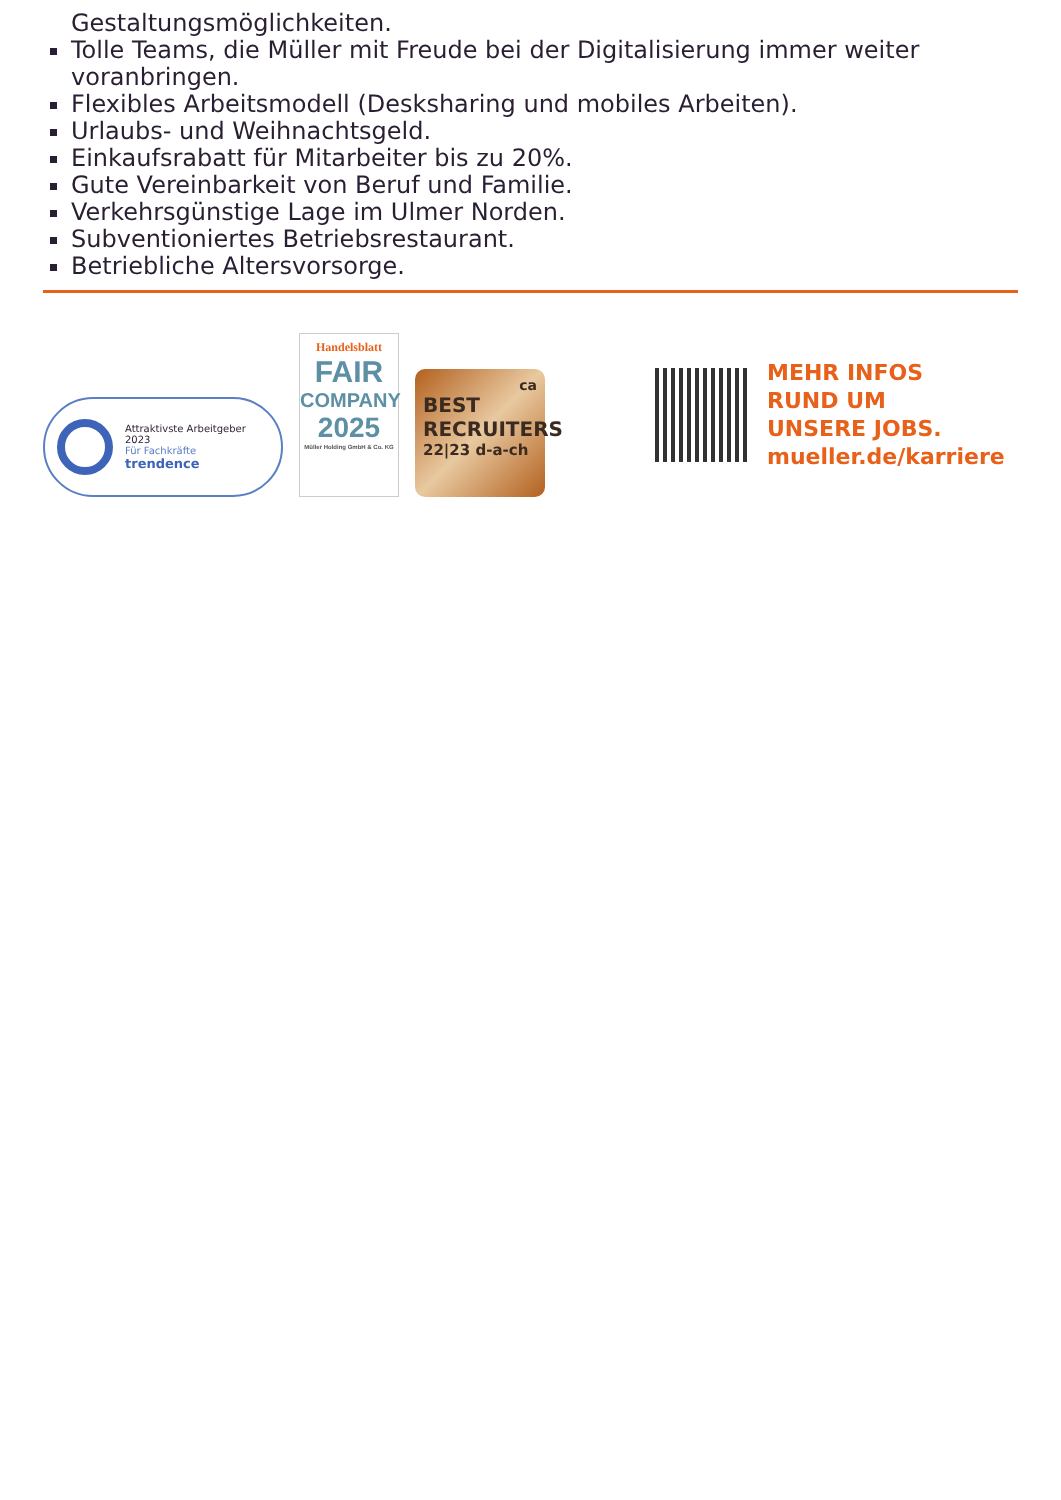Gestaltungsmöglichkeiten.
Tolle Teams, die Müller mit Freude bei der Digitalisierung immer weiter voranbringen.
Flexibles Arbeitsmodell (Desksharing und mobiles Arbeiten).
Urlaubs- und Weihnachtsgeld.
Einkaufsrabatt für Mitarbeiter bis zu 20%.
Gute Vereinbarkeit von Beruf und Familie.
Verkehrsgünstige Lage im Ulmer Norden.
Subventioniertes Betriebsrestaurant.
Betriebliche Altersvorsorge.
Attraktivste Arbeitgeber
2023
Für Fachkräfte
trendence
Handelsblatt
FAIR
COMPANY
2025
Müller Holding GmbH & Co. KG
ca
BEST
RECRUITERS
22|23 d-a-ch
MEHR INFOS
RUND UM
UNSERE JOBS.
mueller.de/karriere